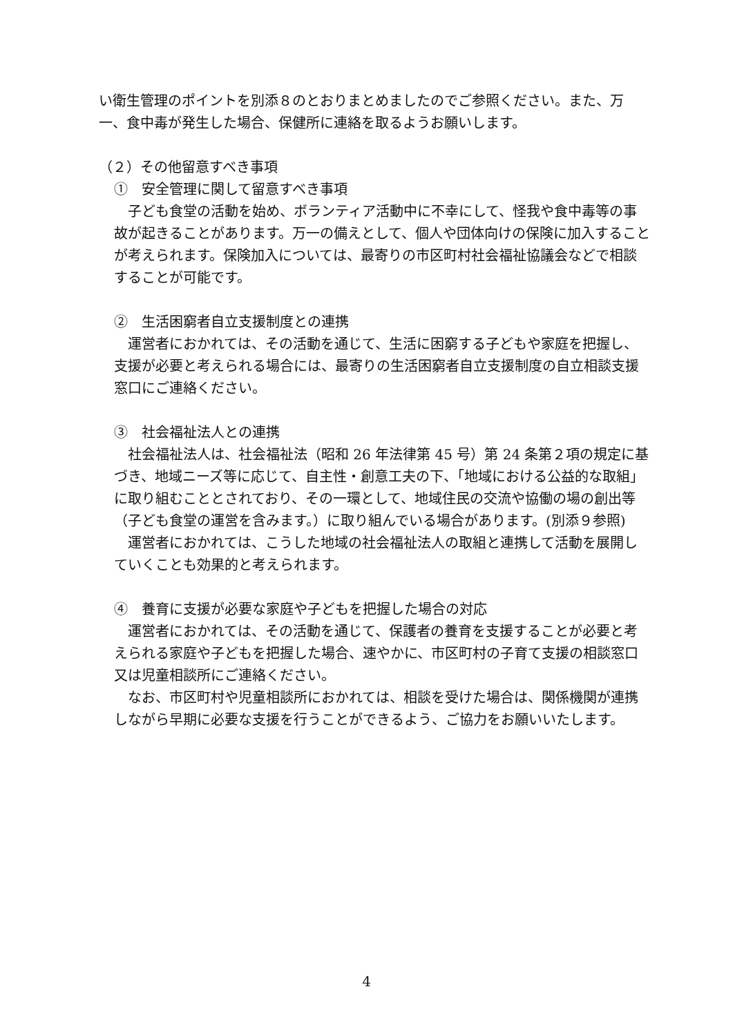い衛生管理のポイントを別添８のとおりまとめましたのでご参照ください。また、万一、食中毒が発生した場合、保健所に連絡を取るようお願いします。
（２）その他留意すべき事項
①　安全管理に関して留意すべき事項
　子ども食堂の活動を始め、ボランティア活動中に不幸にして、怪我や食中毒等の事故が起きることがあります。万一の備えとして、個人や団体向けの保険に加入することが考えられます。保険加入については、最寄りの市区町村社会福祉協議会などで相談することが可能です。
②　生活困窮者自立支援制度との連携
　運営者におかれては、その活動を通じて、生活に困窮する子どもや家庭を把握し、支援が必要と考えられる場合には、最寄りの生活困窮者自立支援制度の自立相談支援窓口にご連絡ください。
③　社会福祉法人との連携
　社会福祉法人は、社会福祉法（昭和 26 年法律第 45 号）第 24 条第２項の規定に基づき、地域ニーズ等に応じて、自主性・創意工夫の下、「地域における公益的な取組」に取り組むこととされており、その一環として、地域住民の交流や協働の場の創出等（子ども食堂の運営を含みます。）に取り組んでいる場合があります。(別添９参照)
　運営者におかれては、こうした地域の社会福祉法人の取組と連携して活動を展開していくことも効果的と考えられます。
④　養育に支援が必要な家庭や子どもを把握した場合の対応
　運営者におかれては、その活動を通じて、保護者の養育を支援することが必要と考えられる家庭や子どもを把握した場合、速やかに、市区町村の子育て支援の相談窓口又は児童相談所にご連絡ください。
　なお、市区町村や児童相談所におかれては、相談を受けた場合は、関係機関が連携しながら早期に必要な支援を行うことができるよう、ご協力をお願いいたします。
4